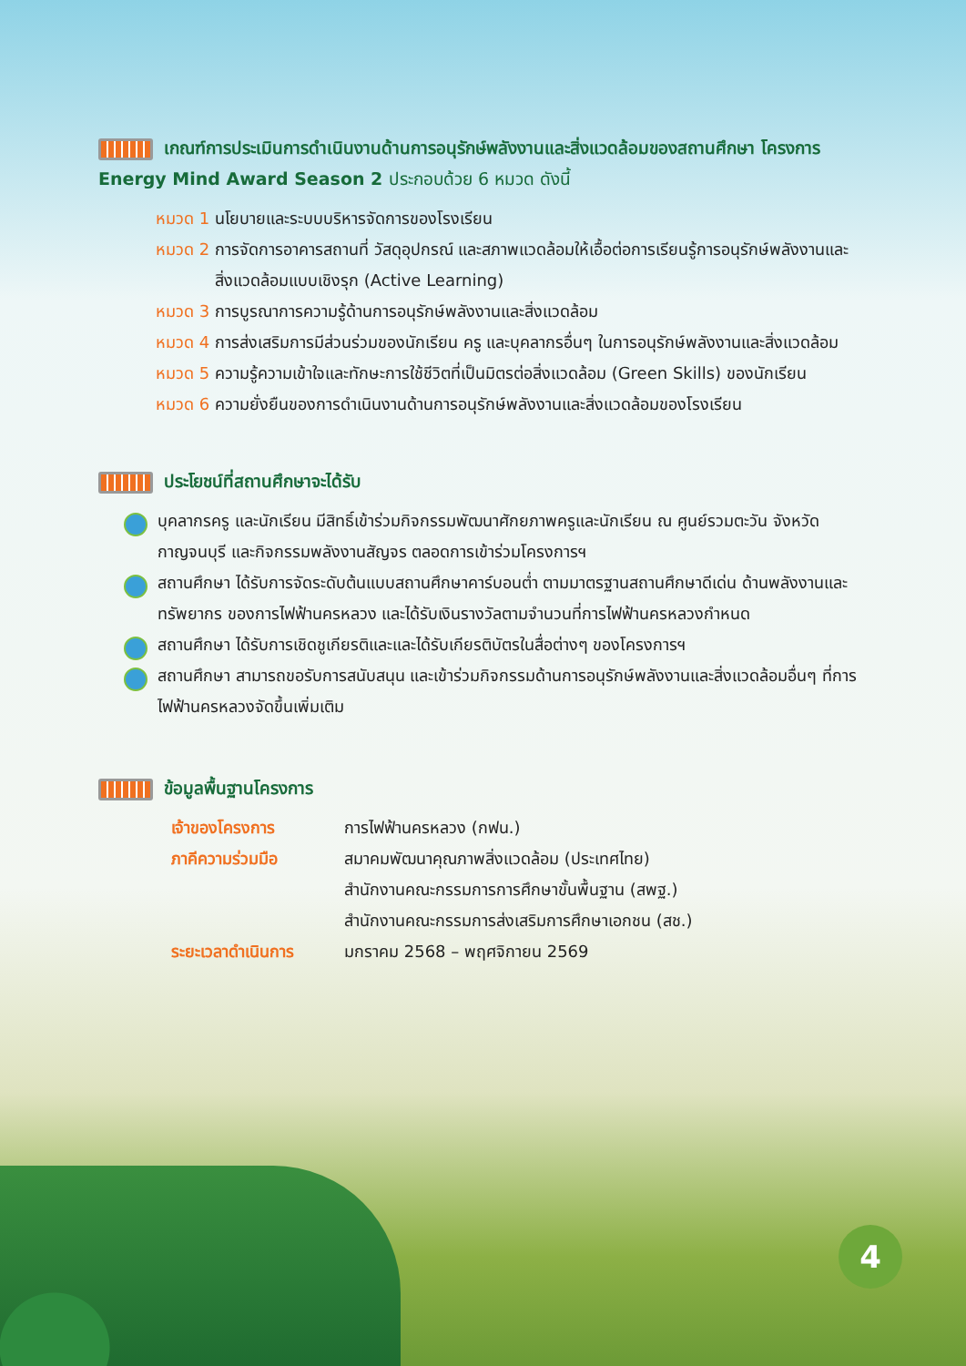เกณฑ์การประเมินการดำเนินงานด้านการอนุรักษ์พลังงานและสิ่งแวดล้อมของสถานศึกษา โครงการ Energy Mind Award Season 2 ประกอบด้วย 6 หมวด ดังนี้
หมวด 1 นโยบายและระบบบริหารจัดการของโรงเรียน
หมวด 2 การจัดการอาคารสถานที่ วัสดุอุปกรณ์ และสภาพแวดล้อมให้เอื้อต่อการเรียนรู้การอนุรักษ์พลังงานและสิ่งแวดล้อมแบบเชิงรุก (Active Learning)
หมวด 3 การบูรณาการความรู้ด้านการอนุรักษ์พลังงานและสิ่งแวดล้อม
หมวด 4 การส่งเสริมการมีส่วนร่วมของนักเรียน ครู และบุคลากรอื่นๆ ในการอนุรักษ์พลังงานและสิ่งแวดล้อม
หมวด 5 ความรู้ความเข้าใจและทักษะการใช้ชีวิตที่เป็นมิตรต่อสิ่งแวดล้อม (Green Skills) ของนักเรียน
หมวด 6 ความยั่งยืนของการดำเนินงานด้านการอนุรักษ์พลังงานและสิ่งแวดล้อมของโรงเรียน
ประโยชน์ที่สถานศึกษาจะได้รับ
บุคลากรครู และนักเรียน มีสิทธิ์เข้าร่วมกิจกรรมพัฒนาศักยภาพครูและนักเรียน ณ ศูนย์รวมตะวัน จังหวัดกาญจนบุรี และกิจกรรมพลังงานสัญจร ตลอดการเข้าร่วมโครงการฯ
สถานศึกษา ได้รับการจัดระดับต้นแบบสถานศึกษาคาร์บอนต่ำ ตามมาตรฐานสถานศึกษาดีเด่น ด้านพลังงานและทรัพยากร ของการไฟฟ้านครหลวง และได้รับเงินรางวัลตามจำนวนที่การไฟฟ้านครหลวงกำหนด
สถานศึกษา ได้รับการเชิดชูเกียรติและและได้รับเกียรติบัตรในสื่อต่างๆ ของโครงการฯ
สถานศึกษา สามารถขอรับการสนับสนุน และเข้าร่วมกิจกรรมด้านการอนุรักษ์พลังงานและสิ่งแวดล้อมอื่นๆ ที่การไฟฟ้านครหลวงจัดขึ้นเพิ่มเติม
ข้อมูลพื้นฐานโครงการ
| เจ้าของโครงการ | การไฟฟ้านครหลวง (กฟน.) |
| ภาคีความร่วมมือ | สมาคมพัฒนาคุณภาพสิ่งแวดล้อม (ประเทศไทย) สำนักงานคณะกรรมการการศึกษาขั้นพื้นฐาน (สพฐ.) สำนักงานคณะกรรมการส่งเสริมการศึกษาเอกชน (สช.) |
| ระยะเวลาดำเนินการ | มกราคม 2568 – พฤศจิกายน 2569 |
4